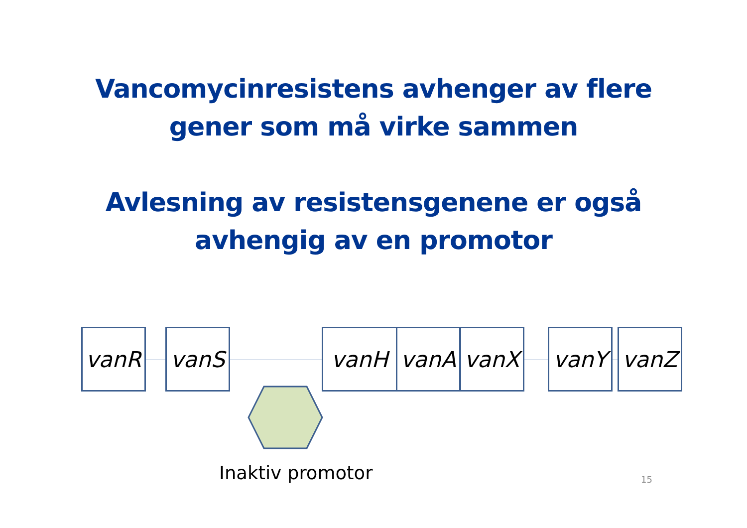Vancomycinresistens avhenger av flere
gener som må virke sammen
Avlesning av resistensgenene er også
avhengig av en promotor
vanR vanS vanH vanA vanX vanY vanZ
Inaktiv promotor 15